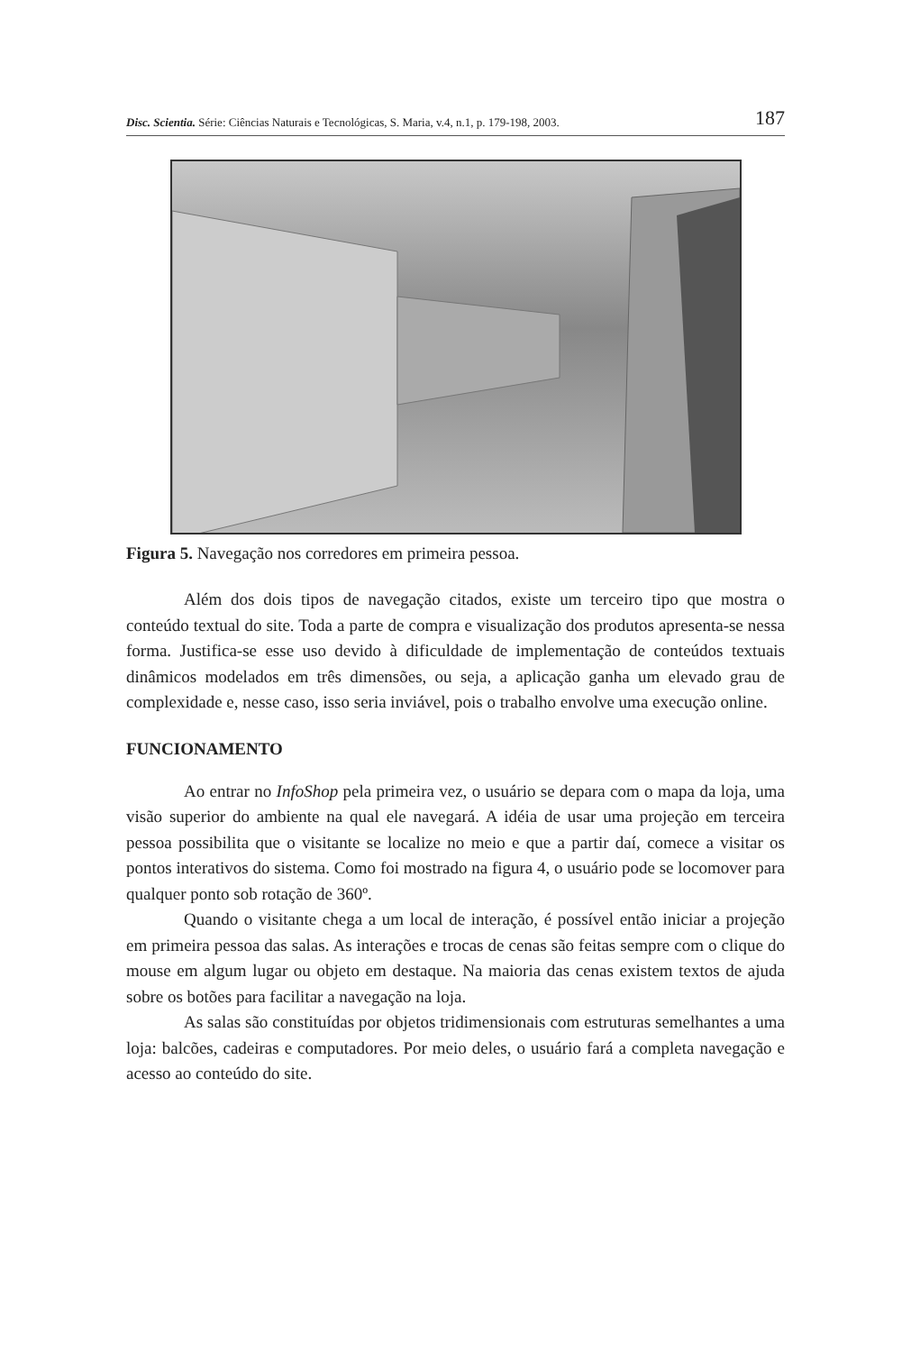Disc. Scientia. Série: Ciências Naturais e Tecnológicas, S. Maria, v.4, n.1, p. 179-198, 2003. 187
Figura 5. Navegação nos corredores em primeira pessoa.
Além dos dois tipos de navegação citados, existe um terceiro tipo que mostra o conteúdo textual do site. Toda a parte de compra e visualização dos produtos apresenta-se nessa forma. Justifica-se esse uso devido à dificuldade de implementação de conteúdos textuais dinâmicos modelados em três dimensões, ou seja, a aplicação ganha um elevado grau de complexidade e, nesse caso, isso seria inviável, pois o trabalho envolve uma execução online.
FUNCIONAMENTO
Ao entrar no InfoShop pela primeira vez, o usuário se depara com o mapa da loja, uma visão superior do ambiente na qual ele navegará. A idéia de usar uma projeção em terceira pessoa possibilita que o visitante se localize no meio e que a partir daí, comece a visitar os pontos interativos do sistema. Como foi mostrado na figura 4, o usuário pode se locomover para qualquer ponto sob rotação de 360º.
Quando o visitante chega a um local de interação, é possível então iniciar a projeção em primeira pessoa das salas. As interações e trocas de cenas são feitas sempre com o clique do mouse em algum lugar ou objeto em destaque. Na maioria das cenas existem textos de ajuda sobre os botões para facilitar a navegação na loja.
As salas são constituídas por objetos tridimensionais com estruturas semelhantes a uma loja: balcões, cadeiras e computadores. Por meio deles, o usuário fará a completa navegação e acesso ao conteúdo do site.